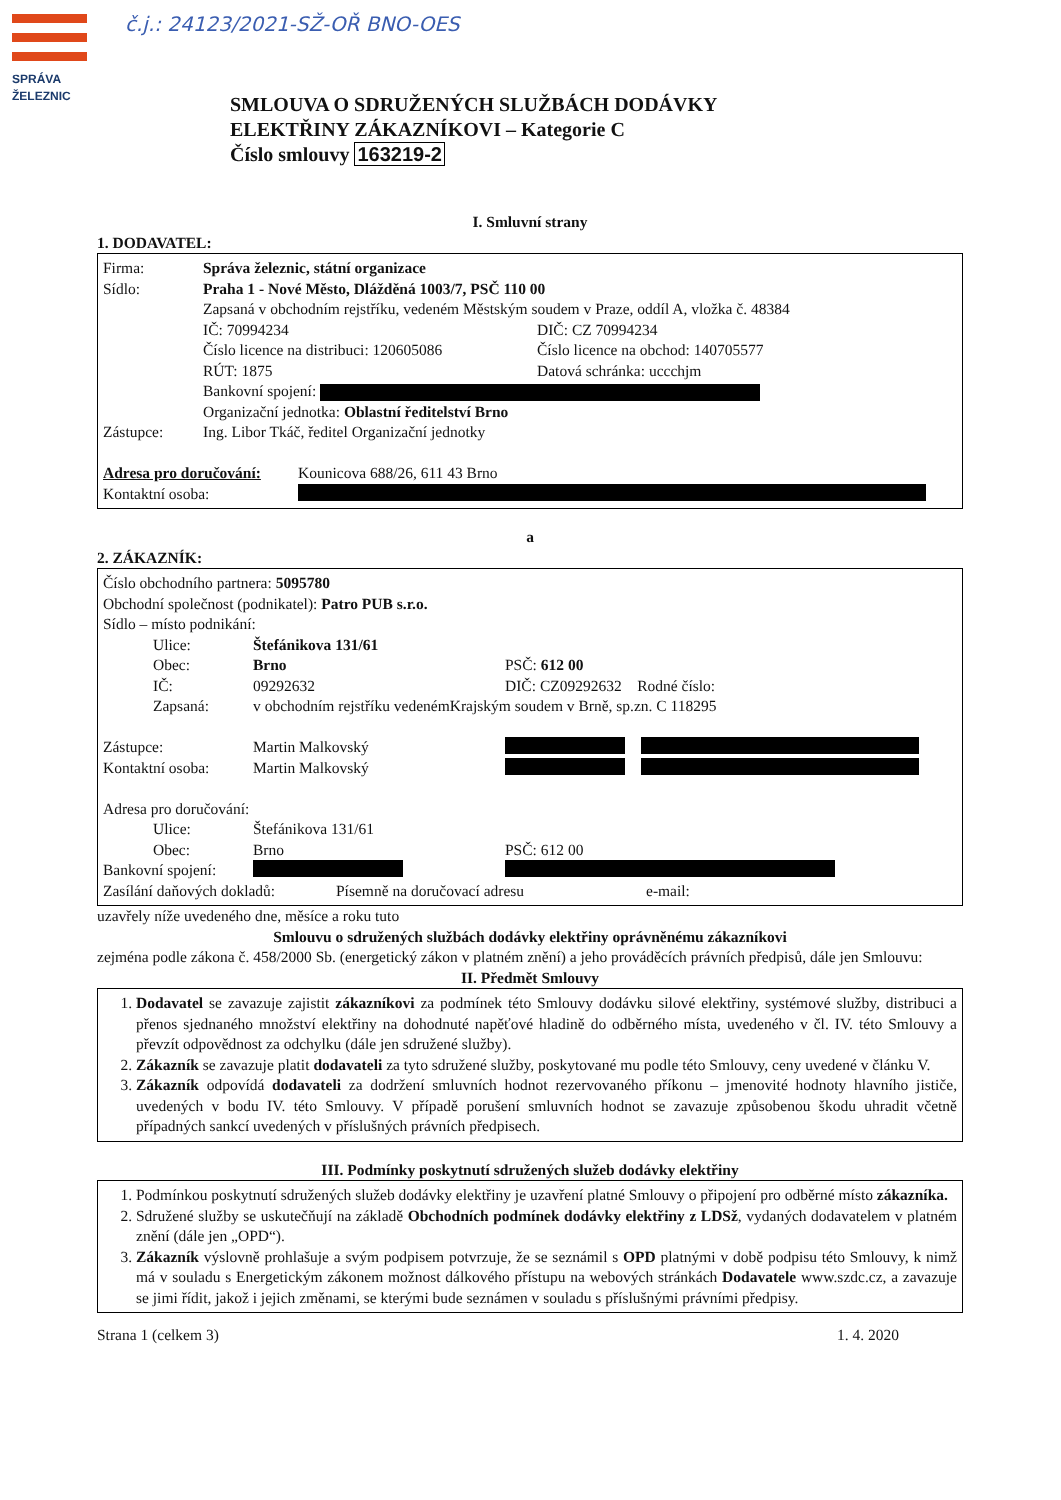SPRÁVA
ŽELEZNIC
č.j.: 24123/2021-SŽ-OŘ BNO-OES
SMLOUVA O SDRUŽENÝCH SLUŽBÁCH DODÁVKY
ELEKTŘINY ZÁKAZNÍKOVI – Kategorie C
Číslo smlouvy 163219-2
I. Smluvní strany
1. DODAVATEL:
Firma: Správa železnic, státní organizace
Sídlo: Praha 1 - Nové Město, Dlážděná 1003/7, PSČ 110 00
Zapsaná v obchodním rejstříku, vedeném Městským soudem v Praze, oddíl A, vložka č. 48384
IČ: 70994234 DIČ: CZ 70994234
Číslo licence na distribuci: 120605086 Číslo licence na obchod: 140705577
RÚT: 1875 Datová schránka: uccchjm
Bankovní spojení:
Organizační jednotka: Oblastní ředitelství Brno
Zástupce: Ing. Libor Tkáč, ředitel Organizační jednotky
Adresa pro doručování: Kounicova 688/26, 611 43 Brno
Kontaktní osoba:
a
2. ZÁKAZNÍK:
Číslo obchodního partnera: 5095780
Obchodní společnost (podnikatel): Patro PUB s.r.o.
Sídlo – místo podnikání:
Ulice: Štefánikova 131/61
Obec: Brno PSČ: 612 00
IČ: 09292632 DIČ: CZ09292632 Rodné číslo:
Zapsaná: v obchodním rejstříku vedenémKrajským soudem v Brně, sp.zn. C 118295
Zástupce: Martin Malkovský
Kontaktní osoba: Martin Malkovský
Adresa pro doručování:
Ulice: Štefánikova 131/61
Obec: Brno PSČ: 612 00
Bankovní spojení:
Zasílání daňových dokladů: Písemně na doručovací adresu e-mail:
uzavřely níže uvedeného dne, měsíce a roku tuto
Smlouvu o sdružených službách dodávky elektřiny oprávněnému zákazníkovi
zejména podle zákona č. 458/2000 Sb. (energetický zákon v platném znění) a jeho prováděcích právních předpisů, dále jen Smlouvu:
II. Předmět Smlouvy
1. Dodavatel se zavazuje zajistit zákazníkovi za podmínek této Smlouvy dodávku silové elektřiny, systémové služby, distribuci a přenos sjednaného množství elektřiny na dohodnuté napěťové hladině do odběrného místa, uvedeného v čl. IV. této Smlouvy a převzít odpovědnost za odchylku (dále jen sdružené služby).
2. Zákazník se zavazuje platit dodavateli za tyto sdružené služby, poskytované mu podle této Smlouvy, ceny uvedené v článku V.
3. Zákazník odpovídá dodavateli za dodržení smluvních hodnot rezervovaného příkonu – jmenovité hodnoty hlavního jističe, uvedených v bodu IV. této Smlouvy. V případě porušení smluvních hodnot se zavazuje způsobenou škodu uhradit včetně případných sankcí uvedených v příslušných právních předpisech.
III. Podmínky poskytnutí sdružených služeb dodávky elektřiny
1. Podmínkou poskytnutí sdružených služeb dodávky elektřiny je uzavření platné Smlouvy o připojení pro odběrné místo zákazníka.
2. Sdružené služby se uskutečňují na základě Obchodních podmínek dodávky elektřiny z LDSž, vydaných dodavatelem v platném znění (dále jen „OPD“).
3. Zákazník výslovně prohlašuje a svým podpisem potvrzuje, že se seznámil s OPD platnými v době podpisu této Smlouvy, k nimž má v souladu s Energetickým zákonem možnost dálkového přístupu na webových stránkách Dodavatele www.szdc.cz, a zavazuje se jimi řídit, jakož i jejich změnami, se kterými bude seznámen v souladu s příslušnými právními předpisy.
Strana 1 (celkem 3) 1. 4. 2020